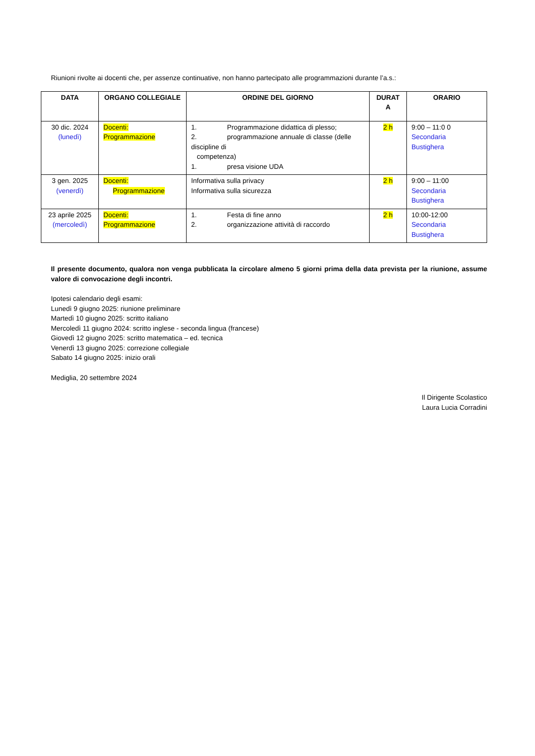Riunioni rivolte ai docenti che, per assenze continuative, non hanno partecipato alle programmazioni durante l’a.s.:
| DATA | ORGANO COLLEGIALE | ORDINE DEL GIORNO | DURAT A | ORARIO |
| --- | --- | --- | --- | --- |
| 30 dic. 2024 (lunedì) | Docenti: Programmazione | 1. Programmazione didattica di plesso; 2. programmazione annuale di classe (delle discipline di competenza) 1. presa visione UDA | 2 h | 9:00 – 11:0 0 Secondaria Bustighera |
| 3 gen. 2025 (venerdì) | Docenti: Programmazione | Informativa sulla privacy Informativa sulla sicurezza | 2 h | 9:00 – 11:00 Secondaria Bustighera |
| 23 aprile 2025 (mercoledì) | Docenti: Programmazione | 1. Festa di fine anno 2. organizzazione attività di raccordo | 2 h | 10:00-12:00 Secondaria Bustighera |
Il presente documento, qualora non venga pubblicata la circolare almeno 5 giorni prima della data prevista per la riunione, assume valore di convocazione degli incontri.
Ipotesi calendario degli esami:
Lunedì 9 giugno 2025: riunione preliminare
Martedì 10 giugno 2025: scritto italiano
Mercoledì 11 giugno 2024: scritto inglese - seconda lingua (francese)
Giovedì 12 giugno 2025: scritto matematica – ed. tecnica
Venerdì 13 giugno 2025: correzione collegiale
Sabato 14 giugno 2025: inizio orali
Mediglia, 20 settembre 2024
Il Dirigente Scolastico
Laura Lucia Corradini